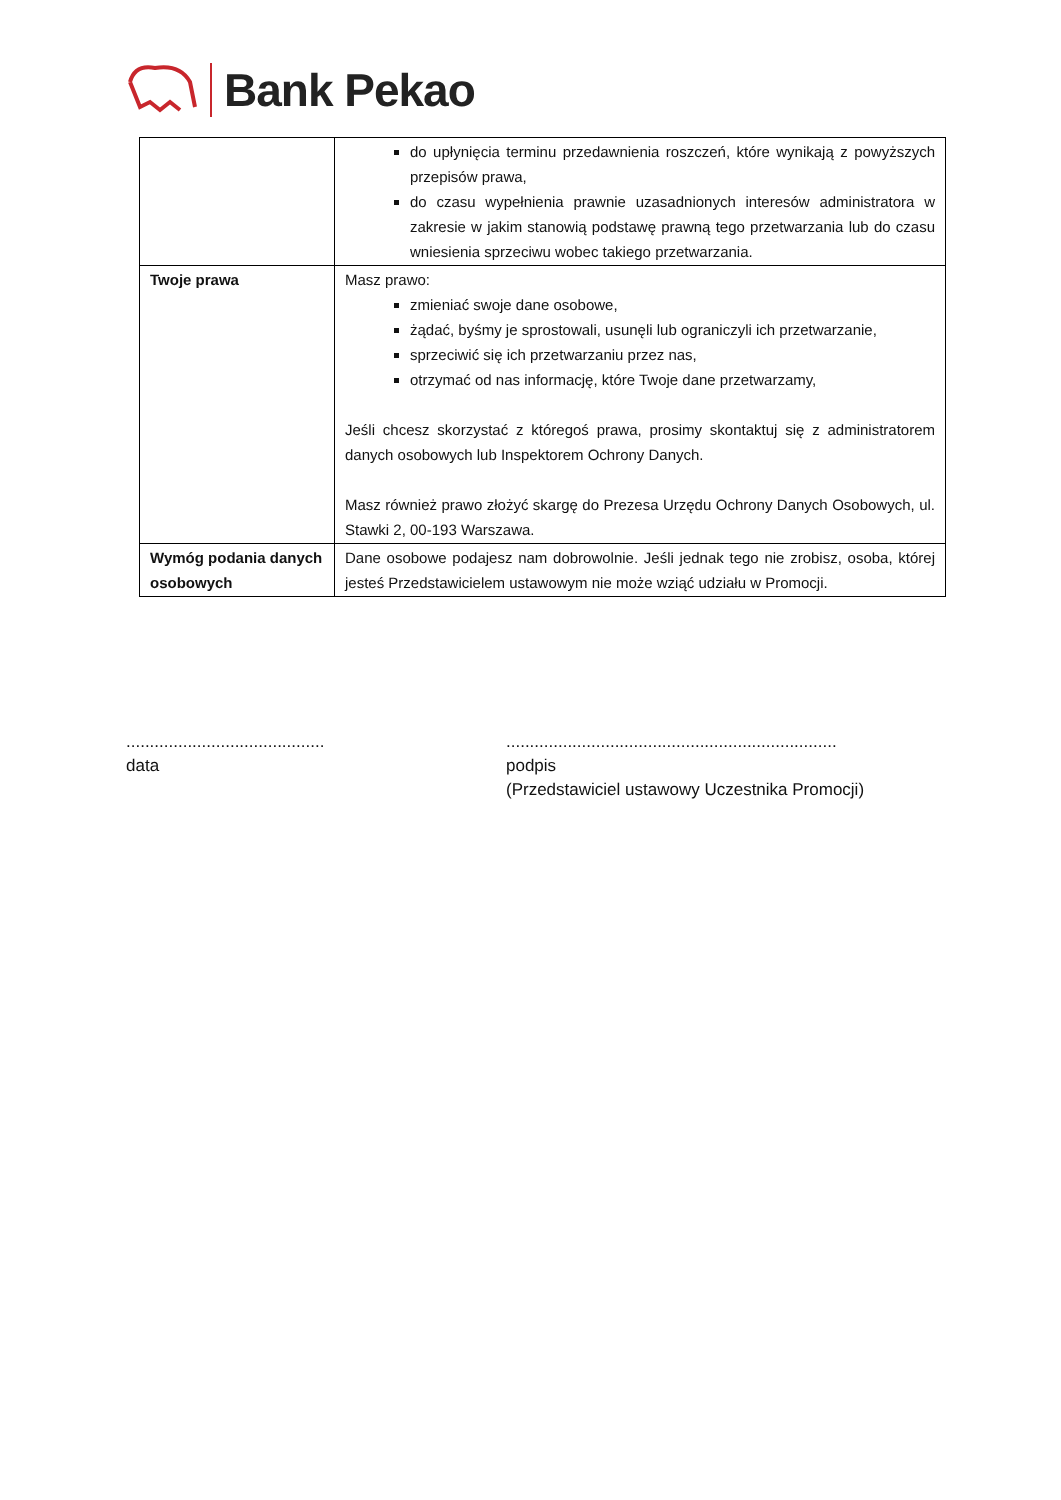Bank Pekao
| | do upłynięcia terminu przedawnienia roszczeń, które wynikają z powyższych przepisów prawa, do czasu wypełnienia prawnie uzasadnionych interesów administratora w zakresie w jakim stanowią podstawę prawną tego przetwarzania lub do czasu wniesienia sprzeciwu wobec takiego przetwarzania. |
| Twoje prawa | Masz prawo: zmieniać swoje dane osobowe, żądać, byśmy je sprostowali, usunęli lub ograniczyli ich przetwarzanie, sprzeciwić się ich przetwarzaniu przez nas, otrzymać od nas informację, które Twoje dane przetwarzamy, Jeśli chcesz skorzystać z któregoś prawa, prosimy skontaktuj się z administratorem danych osobowych lub Inspektorem Ochrony Danych. Masz również prawo złożyć skargę do Prezesa Urzędu Ochrony Danych Osobowych, ul. Stawki 2, 00-193 Warszawa. |
| Wymóg podania danych osobowych | Dane osobowe podajesz nam dobrowolnie. Jeśli jednak tego nie zrobisz, osoba, której jesteś Przedstawicielem ustawowym nie może wziąć udziału w Promocji. |
..........................................
data
......................................................................
podpis
(Przedstawiciel ustawowy Uczestnika Promocji)